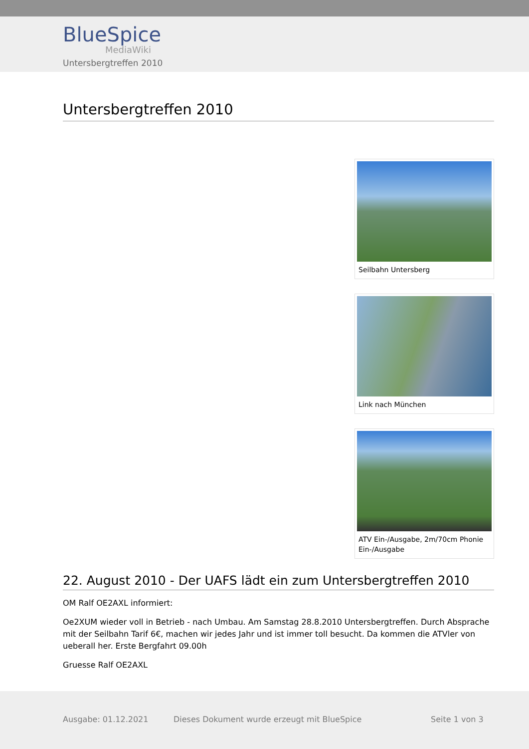BlueSpice
MediaWiki
Untersbergtreffen 2010
Untersbergtreffen 2010
Seilbahn Untersberg
Link nach München
ATV Ein-/Ausgabe, 2m/70cm Phonie Ein-/Ausgabe
22. August 2010 - Der UAFS lädt ein zum Untersbergtreffen 2010
OM Ralf OE2AXL informiert:
Oe2XUM wieder voll in Betrieb - nach Umbau. Am Samstag 28.8.2010 Untersbergtreffen. Durch Absprache mit der Seilbahn Tarif 6€, machen wir jedes Jahr und ist immer toll besucht. Da kommen die ATVler von ueberall her. Erste Bergfahrt 09.00h
Gruesse Ralf OE2AXL
Ausgabe: 01.12.2021 Dieses Dokument wurde erzeugt mit BlueSpice Seite 1 von 3